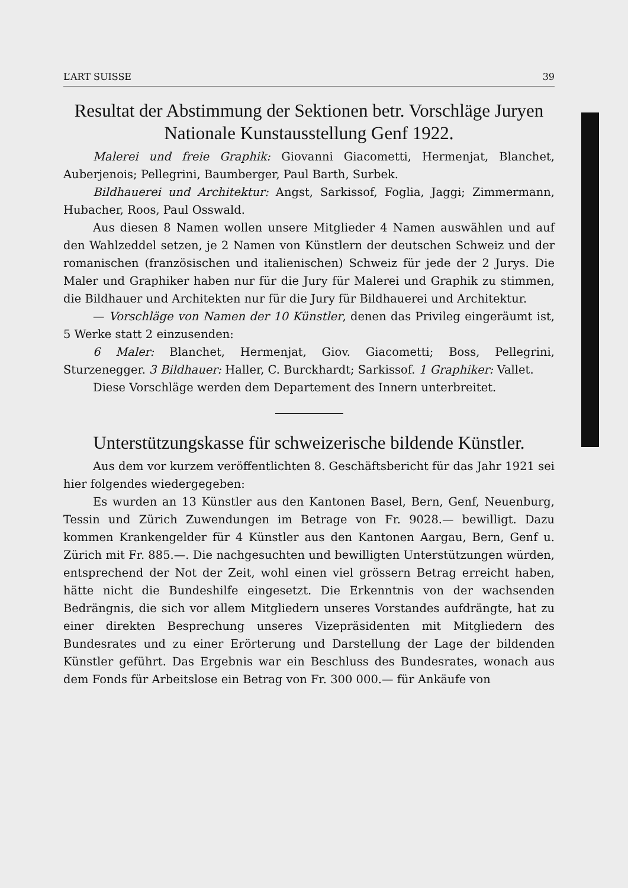L’ART SUISSE 39
Resultat der Abstimmung der Sektionen betr. Vorschläge Juryen Nationale Kunstausstellung Genf 1922.
Malerei und freie Graphik: Giovanni Giacometti, Hermenjat, Blanchet, Auberjenois; Pellegrini, Baumberger, Paul Barth, Surbek.
Bildhauerei und Architektur: Angst, Sarkissof, Foglia, Jaggi; Zimmermann, Hubacher, Roos, Paul Osswald.
Aus diesen 8 Namen wollen unsere Mitglieder 4 Namen auswählen und auf den Wahlzeddel setzen, je 2 Namen von Künstlern der deutschen Schweiz und der romanischen (französischen und italienischen) Schweiz für jede der 2 Jurys. Die Maler und Graphiker haben nur für die Jury für Malerei und Graphik zu stimmen, die Bildhauer und Architekten nur für die Jury für Bildhauerei und Architektur.
— Vorschläge von Namen der 10 Künstler, denen das Privileg eingeräumt ist, 5 Werke statt 2 einzusenden:
6 Maler: Blanchet, Hermenjat, Giov. Giacometti; Boss, Pellegrini, Sturzenegger. 3 Bildhauer: Haller, C. Burckhardt; Sarkissof. 1 Graphiker: Vallet.
Diese Vorschläge werden dem Departement des Innern unterbreitet.
Unterstützungskasse für schweizerische bildende Künstler.
Aus dem vor kurzem veröffentlichten 8. Geschäftsbericht für das Jahr 1921 sei hier folgendes wiedergegeben:
Es wurden an 13 Künstler aus den Kantonen Basel, Bern, Genf, Neuenburg, Tessin und Zürich Zuwendungen im Betrage von Fr. 9028.— bewilligt. Dazu kommen Krankengelder für 4 Künstler aus den Kantonen Aargau, Bern, Genf u. Zürich mit Fr. 885.—. Die nachgesuchten und bewilligten Unterstützungen würden, entsprechend der Not der Zeit, wohl einen viel grössern Betrag erreicht haben, hätte nicht die Bundeshilfe eingesetzt. Die Erkenntnis von der wachsenden Bedrängnis, die sich vor allem Mitgliedern unseres Vorstandes aufdrängte, hat zu einer direkten Besprechung unseres Vizepräsidenten mit Mitgliedern des Bundesrates und zu einer Erörterung und Darstellung der Lage der bildenden Künstler geführt. Das Ergebnis war ein Beschluss des Bundesrates, wonach aus dem Fonds für Arbeitslose ein Betrag von Fr. 300 000.— für Ankäufe von